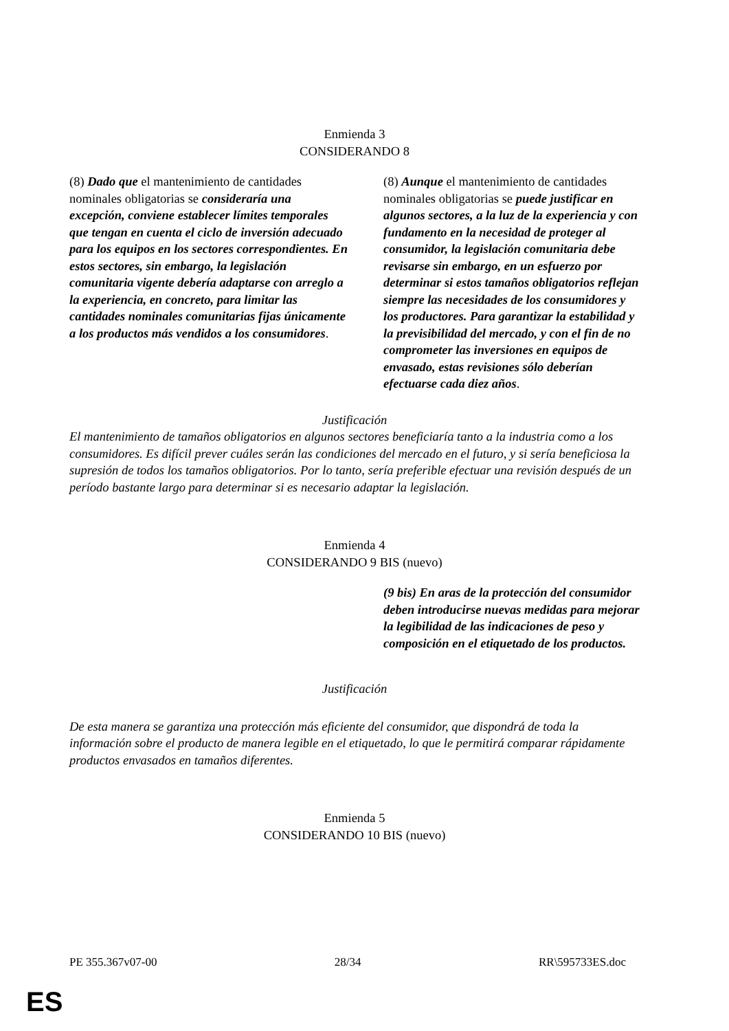Enmienda 3
CONSIDERANDO 8
| (8) Dado que el mantenimiento de cantidades nominales obligatorias se consideraría una excepción, conviene establecer límites temporales que tengan en cuenta el ciclo de inversión adecuado para los equipos en los sectores correspondientes. En estos sectores, sin embargo, la legislación comunitaria vigente debería adaptarse con arreglo a la experiencia, en concreto, para limitar las cantidades nominales comunitarias fijas únicamente a los productos más vendidos a los consumidores . | (8) Aunque el mantenimiento de cantidades nominales obligatorias se puede justificar en algunos sectores, a la luz de la experiencia y con fundamento en la necesidad de proteger al consumidor, la legislación comunitaria debe revisarse sin embargo, en un esfuerzo por determinar si estos tamaños obligatorios reflejan siempre las necesidades de los consumidores y los productores. Para garantizar la estabilidad y la previsibilidad del mercado, y con el fin de no comprometer las inversiones en equipos de envasado, estas revisiones sólo deberían efectuarse cada diez años . |
Justificación
El mantenimiento de tamaños obligatorios en algunos sectores beneficiaría tanto a la industria como a los consumidores. Es difícil prever cuáles serán las condiciones del mercado en el futuro, y si sería beneficiosa la supresión de todos los tamaños obligatorios. Por lo tanto, sería preferible efectuar una revisión después de un período bastante largo para determinar si es necesario adaptar la legislación.
Enmienda 4
CONSIDERANDO 9 BIS (nuevo)
| | (9 bis) En aras de la protección del consumidor deben introducirse nuevas medidas para mejorar la legibilidad de las indicaciones de peso y composición en el etiquetado de los productos. |
Justificación
De esta manera se garantiza una protección más eficiente del consumidor, que dispondrá de toda la información sobre el producto de manera legible en el etiquetado, lo que le permitirá comparar rápidamente productos envasados en tamaños diferentes.
Enmienda 5
CONSIDERANDO 10 BIS (nuevo)
PE 355.367v07-00 28/34 RR\595733ES.doc
ES